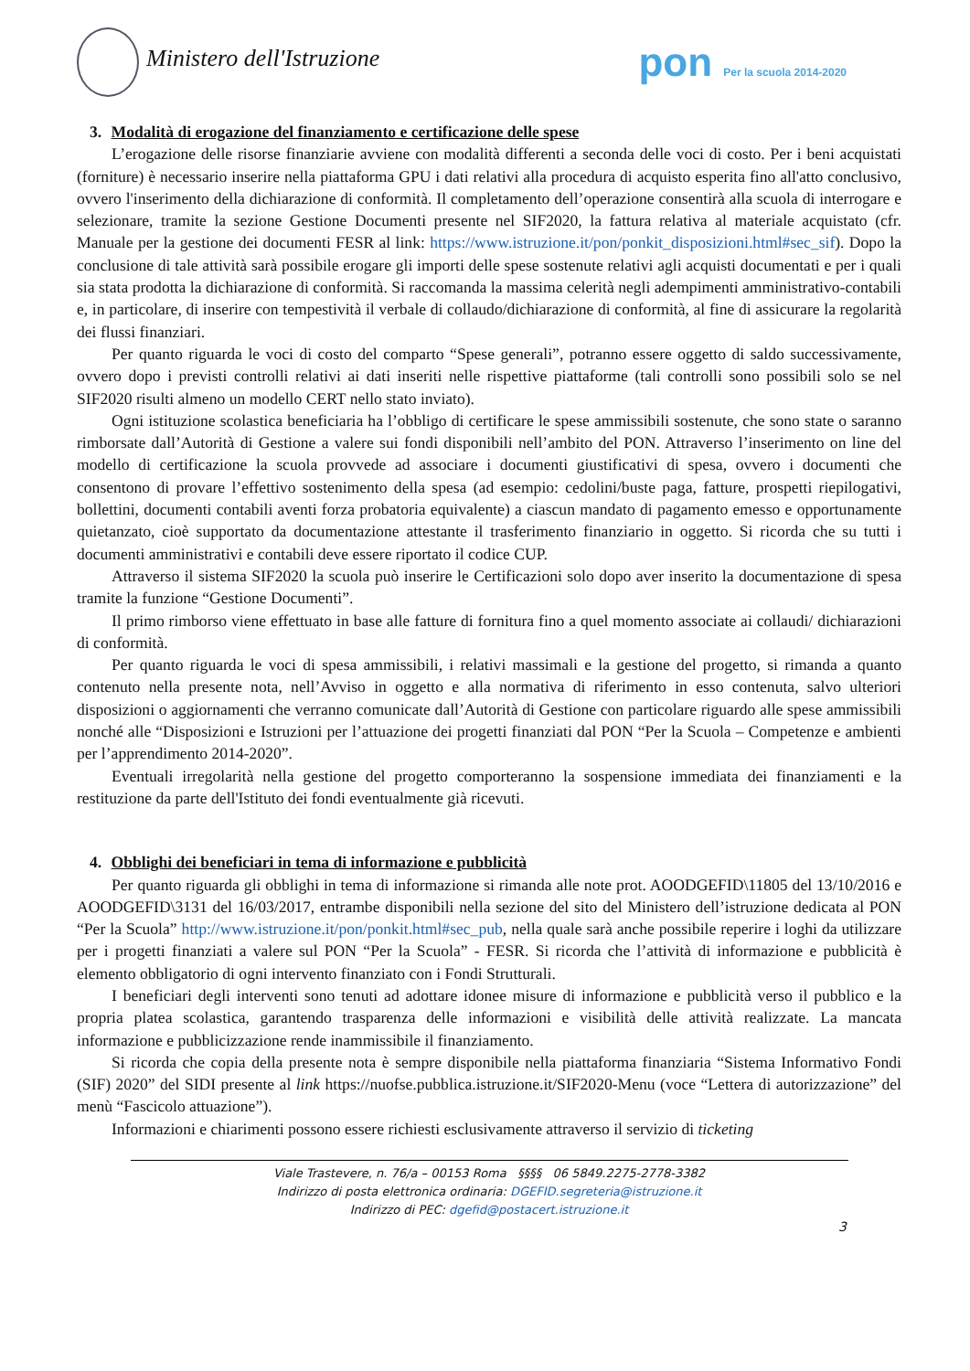Ministero dell'Istruzione
pon Per la scuola 2014-2020
3. Modalità di erogazione del finanziamento e certificazione delle spese
L’erogazione delle risorse finanziarie avviene con modalità differenti a seconda delle voci di costo. Per i beni acquistati (forniture) è necessario inserire nella piattaforma GPU i dati relativi alla procedura di acquisto esperita fino all'atto conclusivo, ovvero l'inserimento della dichiarazione di conformità. Il completamento dell’operazione consentirà alla scuola di interrogare e selezionare, tramite la sezione Gestione Documenti presente nel SIF2020, la fattura relativa al materiale acquistato (cfr. Manuale per la gestione dei documenti FESR al link: https://www.istruzione.it/pon/ponkit_disposizioni.html#sec_sif). Dopo la conclusione di tale attività sarà possibile erogare gli importi delle spese sostenute relativi agli acquisti documentati e per i quali sia stata prodotta la dichiarazione di conformità. Si raccomanda la massima celerità negli adempimenti amministrativo-contabili e, in particolare, di inserire con tempestività il verbale di collaudo/dichiarazione di conformità, al fine di assicurare la regolarità dei flussi finanziari.
Per quanto riguarda le voci di costo del comparto “Spese generali”, potranno essere oggetto di saldo successivamente, ovvero dopo i previsti controlli relativi ai dati inseriti nelle rispettive piattaforme (tali controlli sono possibili solo se nel SIF2020 risulti almeno un modello CERT nello stato inviato).
Ogni istituzione scolastica beneficiaria ha l’obbligo di certificare le spese ammissibili sostenute, che sono state o saranno rimborsate dall’Autorità di Gestione a valere sui fondi disponibili nell’ambito del PON. Attraverso l’inserimento on line del modello di certificazione la scuola provvede ad associare i documenti giustificativi di spesa, ovvero i documenti che consentono di provare l’effettivo sostenimento della spesa (ad esempio: cedolini/buste paga, fatture, prospetti riepilogativi, bollettini, documenti contabili aventi forza probatoria equivalente) a ciascun mandato di pagamento emesso e opportunamente quietanzato, cioè supportato da documentazione attestante il trasferimento finanziario in oggetto. Si ricorda che su tutti i documenti amministrativi e contabili deve essere riportato il codice CUP.
Attraverso il sistema SIF2020 la scuola può inserire le Certificazioni solo dopo aver inserito la documentazione di spesa tramite la funzione “Gestione Documenti”.
Il primo rimborso viene effettuato in base alle fatture di fornitura fino a quel momento associate ai collaudi/ dichiarazioni di conformità.
Per quanto riguarda le voci di spesa ammissibili, i relativi massimali e la gestione del progetto, si rimanda a quanto contenuto nella presente nota, nell’Avviso in oggetto e alla normativa di riferimento in esso contenuta, salvo ulteriori disposizioni o aggiornamenti che verranno comunicate dall’Autorità di Gestione con particolare riguardo alle spese ammissibili nonché alle “Disposizioni e Istruzioni per l’attuazione dei progetti finanziati dal PON “Per la Scuola – Competenze e ambienti per l’apprendimento 2014-2020”.
Eventuali irregolarità nella gestione del progetto comporteranno la sospensione immediata dei finanziamenti e la restituzione da parte dell'Istituto dei fondi eventualmente già ricevuti.
4. Obblighi dei beneficiari in tema di informazione e pubblicità
Per quanto riguarda gli obblighi in tema di informazione si rimanda alle note prot. AOODGEFID\11805 del 13/10/2016 e AOODGEFID\3131 del 16/03/2017, entrambe disponibili nella sezione del sito del Ministero dell’istruzione dedicata al PON “Per la Scuola” http://www.istruzione.it/pon/ponkit.html#sec_pub, nella quale sarà anche possibile reperire i loghi da utilizzare per i progetti finanziati a valere sul PON “Per la Scuola” - FESR. Si ricorda che l’attività di informazione e pubblicità è elemento obbligatorio di ogni intervento finanziato con i Fondi Strutturali.
I beneficiari degli interventi sono tenuti ad adottare idonee misure di informazione e pubblicità verso il pubblico e la propria platea scolastica, garantendo trasparenza delle informazioni e visibilità delle attività realizzate. La mancata informazione e pubblicizzazione rende inammissibile il finanziamento.
Si ricorda che copia della presente nota è sempre disponibile nella piattaforma finanziaria “Sistema Informativo Fondi (SIF) 2020” del SIDI presente al link https://nuofse.pubblica.istruzione.it/SIF2020-Menu (voce “Lettera di autorizzazione” del menù “Fascicolo attuazione”).
Informazioni e chiarimenti possono essere richiesti esclusivamente attraverso il servizio di ticketing
Viale Trastevere, n. 76/a – 00153 Roma §§§§ 06 5849.2275-2778-3382
Indirizzo di posta elettronica ordinaria: DGEFID.segreteria@istruzione.it
Indirizzo di PEC: dgefid@postacert.istruzione.it
3